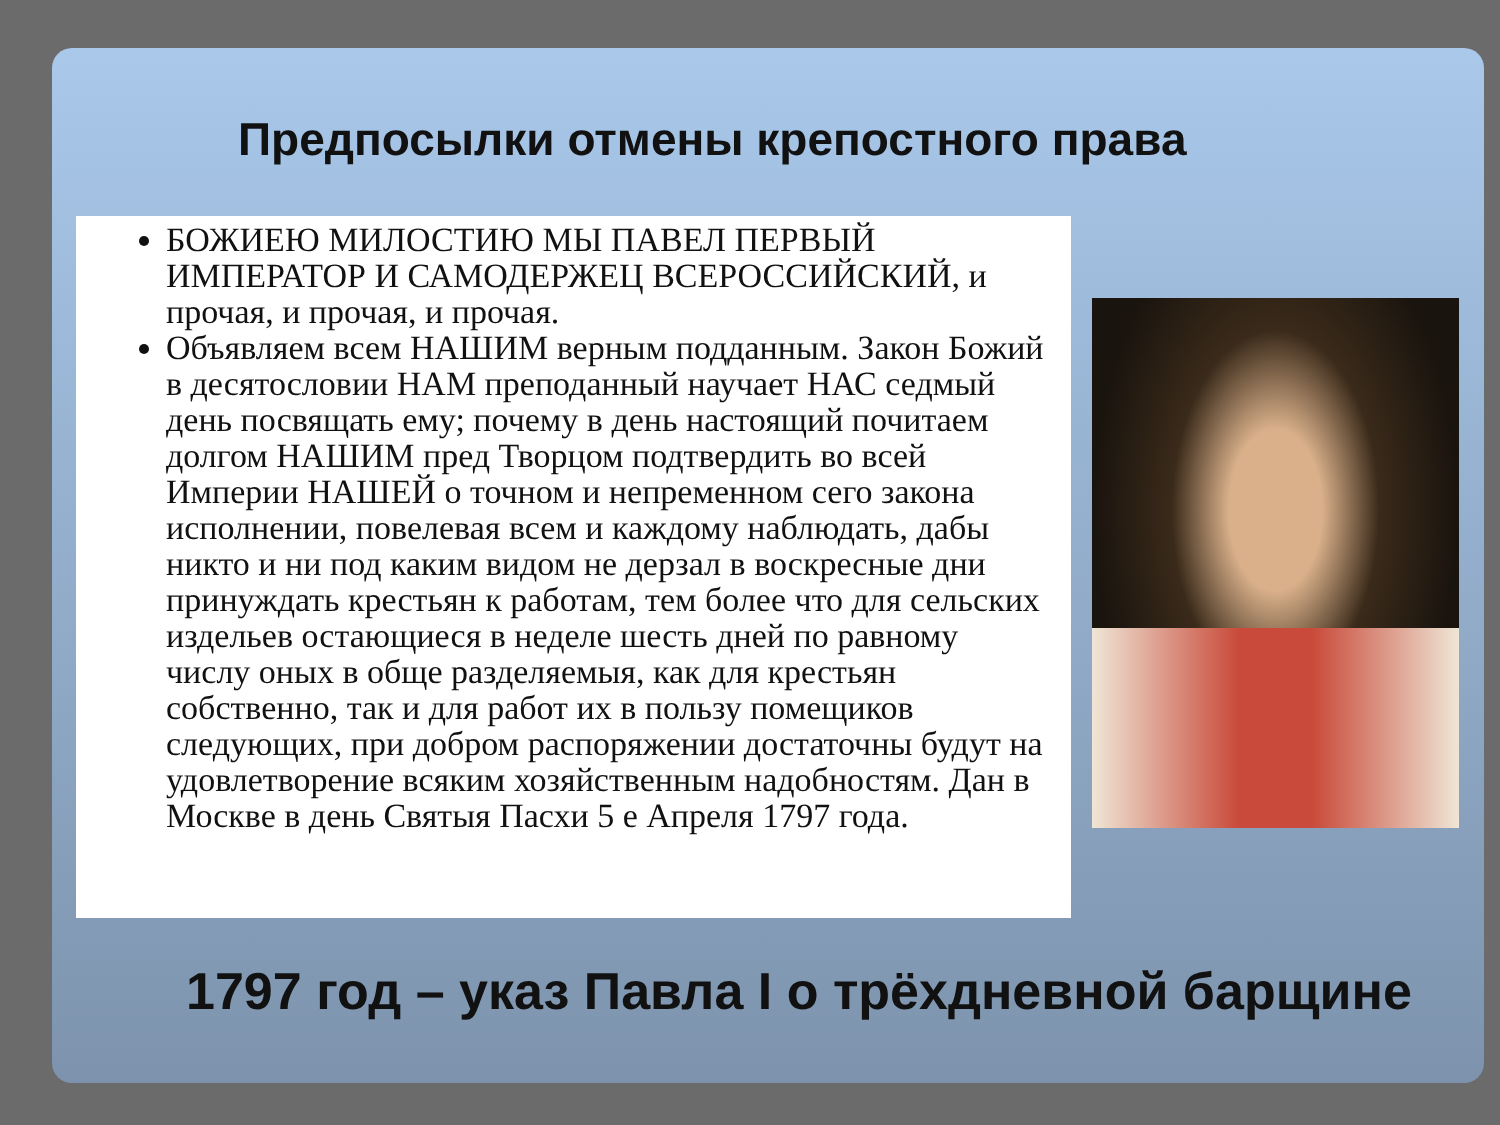Предпосылки отмены крепостного права
БОЖИЕЮ МИЛОСТИЮ МЫ ПАВЕЛ ПЕРВЫЙ ИМПЕРАТОР И САМОДЕРЖЕЦ ВСЕРОССИЙСКИЙ, и прочая, и прочая, и прочая.
Объявляем всем НАШИМ верным подданным. Закон Божий в десятословии НАМ преподанный научает НАС седмый день посвящать ему; почему в день настоящий почитаем долгом НАШИМ пред Творцом подтвердить во всей Империи НАШЕЙ о точном и непременном сего закона исполнении, повелевая всем и каждому наблюдать, дабы никто и ни под каким видом не дерзал в воскресные дни принуждать крестьян к работам, тем более что для сельских издельев остающиеся в неделе шесть дней по равному числу оных в обще разделяемыя, как для крестьян собственно, так и для работ их в пользу помещиков следующих, при добром распоряжении достаточны будут на удовлетворение всяким хозяйственным надобностям. Дан в Москве в день Святыя Пасхи 5 е Апреля 1797 года.
1797 год – указ Павла I о трёхдневной барщине